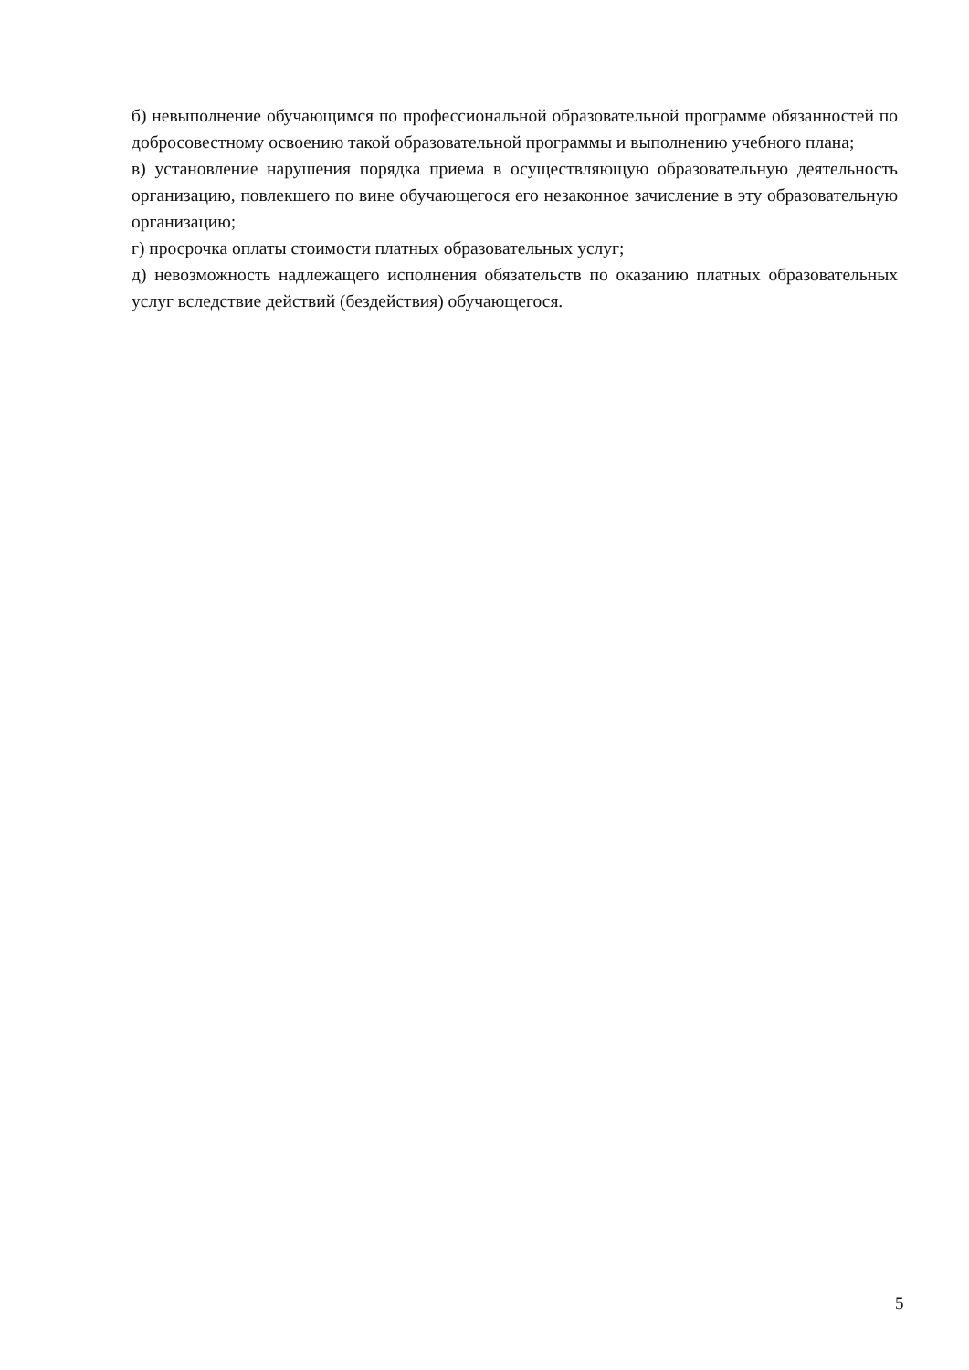б) невыполнение обучающимся по профессиональной образовательной программе обязанностей по добросовестному освоению такой образовательной программы и выполнению учебного плана;
в) установление нарушения порядка приема в осуществляющую образовательную деятельность организацию, повлекшего по вине обучающегося его незаконное зачисление в эту образовательную организацию;
г) просрочка оплаты стоимости платных образовательных услуг;
д) невозможность надлежащего исполнения обязательств по оказанию платных образовательных услуг вследствие действий (бездействия) обучающегося.
5